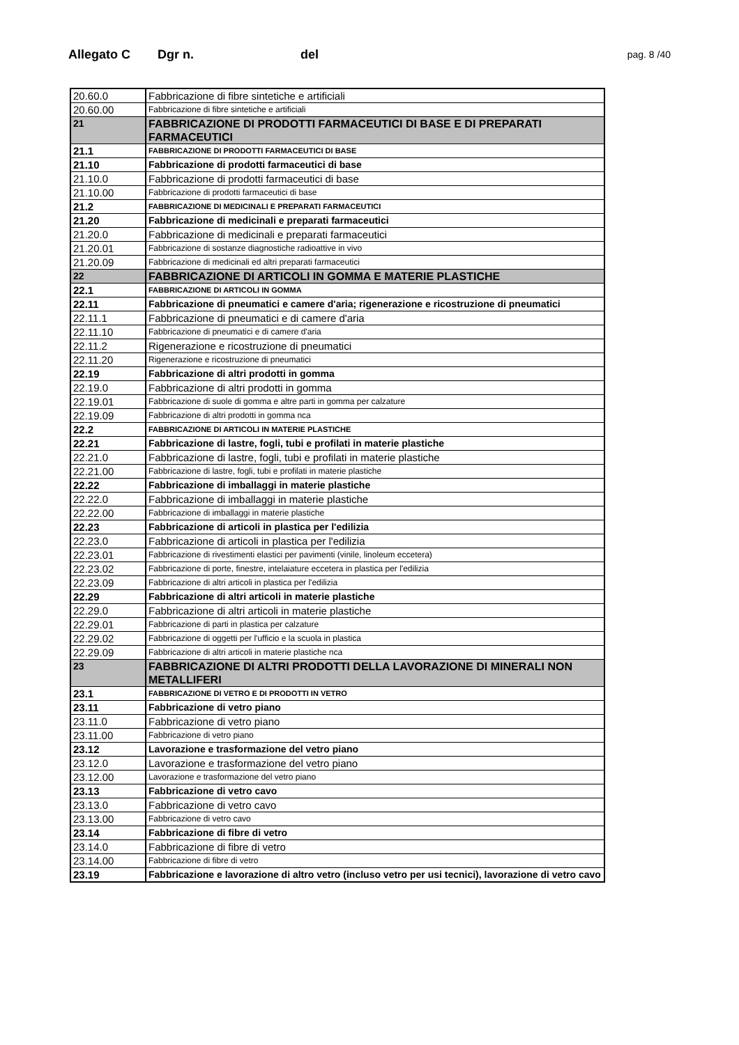Allegato C Dgr n. del pag. 8 /40
| 20.60.0 | Fabbricazione di fibre sintetiche e artificiali |
| 20.60.00 | Fabbricazione di fibre sintetiche e artificiali |
| 21 | FABBRICAZIONE DI PRODOTTI FARMACEUTICI DI BASE E DI PREPARATI FARMACEUTICI |
| 21.1 | FABBRICAZIONE DI PRODOTTI FARMACEUTICI DI BASE |
| 21.10 | Fabbricazione di prodotti farmaceutici di base |
| 21.10.0 | Fabbricazione di prodotti farmaceutici di base |
| 21.10.00 | Fabbricazione di prodotti farmaceutici di base |
| 21.2 | FABBRICAZIONE DI MEDICINALI E PREPARATI FARMACEUTICI |
| 21.20 | Fabbricazione di medicinali e preparati farmaceutici |
| 21.20.0 | Fabbricazione di medicinali e preparati farmaceutici |
| 21.20.01 | Fabbricazione di sostanze diagnostiche radioattive in vivo |
| 21.20.09 | Fabbricazione di medicinali ed altri preparati farmaceutici |
| 22 | FABBRICAZIONE DI ARTICOLI IN GOMMA E MATERIE PLASTICHE |
| 22.1 | FABBRICAZIONE DI ARTICOLI IN GOMMA |
| 22.11 | Fabbricazione di pneumatici e camere d'aria; rigenerazione e ricostruzione di pneumatici |
| 22.11.1 | Fabbricazione di pneumatici e di camere d'aria |
| 22.11.10 | Fabbricazione di pneumatici e di camere d'aria |
| 22.11.2 | Rigenerazione e ricostruzione di pneumatici |
| 22.11.20 | Rigenerazione e ricostruzione di pneumatici |
| 22.19 | Fabbricazione di altri prodotti in gomma |
| 22.19.0 | Fabbricazione di altri prodotti in gomma |
| 22.19.01 | Fabbricazione di suole di gomma e altre parti in gomma per calzature |
| 22.19.09 | Fabbricazione di altri prodotti in gomma nca |
| 22.2 | FABBRICAZIONE DI ARTICOLI IN MATERIE PLASTICHE |
| 22.21 | Fabbricazione di lastre, fogli, tubi e profilati in materie plastiche |
| 22.21.0 | Fabbricazione di lastre, fogli, tubi e profilati in materie plastiche |
| 22.21.00 | Fabbricazione di lastre, fogli, tubi e profilati in materie plastiche |
| 22.22 | Fabbricazione di imballaggi in materie plastiche |
| 22.22.0 | Fabbricazione di imballaggi in materie plastiche |
| 22.22.00 | Fabbricazione di imballaggi in materie plastiche |
| 22.23 | Fabbricazione di articoli in plastica per l'edilizia |
| 22.23.0 | Fabbricazione di articoli in plastica per l'edilizia |
| 22.23.01 | Fabbricazione di rivestimenti elastici per pavimenti (vinile, linoleum eccetera) |
| 22.23.02 | Fabbricazione di porte, finestre, intelaiature eccetera in plastica per l'edilizia |
| 22.23.09 | Fabbricazione di altri articoli in plastica per l'edilizia |
| 22.29 | Fabbricazione di altri articoli in materie plastiche |
| 22.29.0 | Fabbricazione di altri articoli in materie plastiche |
| 22.29.01 | Fabbricazione di parti in plastica per calzature |
| 22.29.02 | Fabbricazione di oggetti per l'ufficio e la scuola in plastica |
| 22.29.09 | Fabbricazione di altri articoli in materie plastiche nca |
| 23 | FABBRICAZIONE DI ALTRI PRODOTTI DELLA LAVORAZIONE DI MINERALI NON METALLIFERI |
| 23.1 | FABBRICAZIONE DI VETRO E DI PRODOTTI IN VETRO |
| 23.11 | Fabbricazione di vetro piano |
| 23.11.0 | Fabbricazione di vetro piano |
| 23.11.00 | Fabbricazione di vetro piano |
| 23.12 | Lavorazione e trasformazione del vetro piano |
| 23.12.0 | Lavorazione e trasformazione del vetro piano |
| 23.12.00 | Lavorazione e trasformazione del vetro piano |
| 23.13 | Fabbricazione di vetro cavo |
| 23.13.0 | Fabbricazione di vetro cavo |
| 23.13.00 | Fabbricazione di vetro cavo |
| 23.14 | Fabbricazione di fibre di vetro |
| 23.14.0 | Fabbricazione di fibre di vetro |
| 23.14.00 | Fabbricazione di fibre di vetro |
| 23.19 | Fabbricazione e lavorazione di altro vetro (incluso vetro per usi tecnici), lavorazione di vetro cavo |